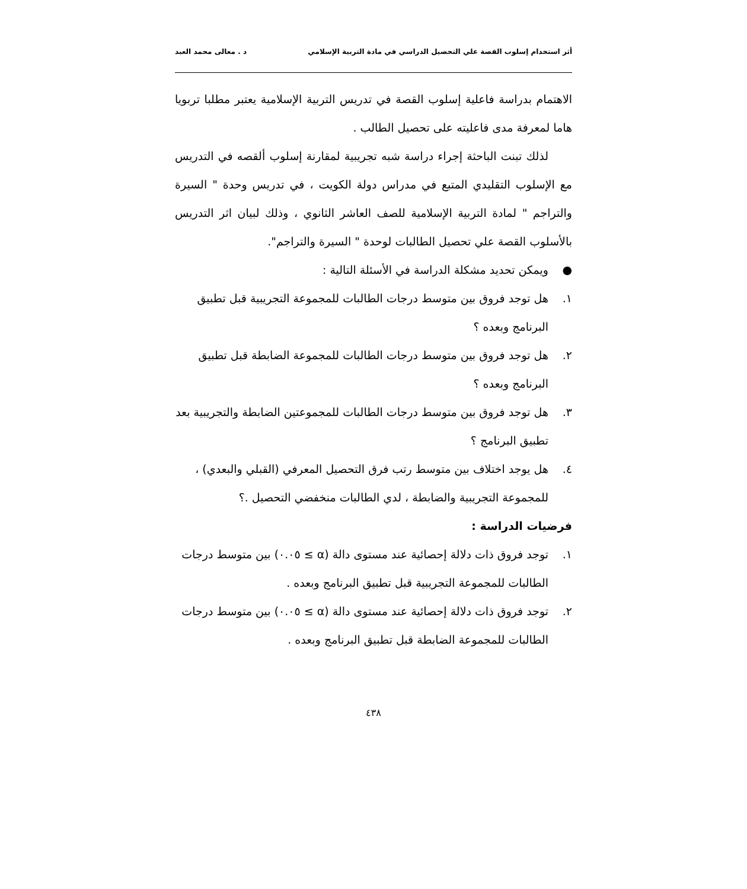أثر استخدام إسلوب القصة علي التحصيل الدراسي في مادة التربية الإسلامي د . معالى محمد العبد
الاهتمام بدراسة فاعلية إسلوب القصة في تدريس التربية الإسلامية يعتبر مطلبا تربويا هاما لمعرفة مدى فاعليته على تحصيل الطالب .
لذلك تبنت الباحثة إجراء دراسة شبه تجريبية لمقارنة إسلوب ألقصه في التدريس مع الإسلوب التقليدي المتبع في مدراس دولة الكويت ، في تدريس وحدة " السيرة والتراجم " لمادة التربية الإسلامية للصف العاشر الثانوي ، وذلك لبيان اثر التدريس بالأسلوب القصة علي تحصيل الطالبات لوحدة " السيرة والتراجم".
● ويمكن تحديد مشكلة الدراسة في الأسئلة التالية :
١. هل توجد فروق بين متوسط درجات الطالبات للمجموعة التجريبية قبل تطبيق البرنامج وبعده ؟
٢. هل توجد فروق بين متوسط درجات الطالبات للمجموعة الضابطة قبل تطبيق البرنامج وبعده ؟
٣. هل توجد فروق بين متوسط درجات الطالبات للمجموعتين الضابطة والتجريبية بعد تطبيق البرنامج ؟
٤. هل يوجد اختلاف بين متوسط رتب فرق التحصيل المعرفي (القبلي والبعدي) ، للمجموعة التجريبية والضابطة ، لدي الطالبات منخفضي التحصيل .؟
فرضيات الدراسة :
١. توجد فروق ذات دلالة إحصائية عند مستوى دالة (α ≥ ٠.٠٥) بين متوسط درجات الطالبات للمجموعة التجريبية قبل تطبيق البرنامج وبعده .
٢. توجد فروق ذات دلالة إحصائية عند مستوى دالة (α ≥ ٠.٠٥) بين متوسط درجات الطالبات للمجموعة الضابطة قبل تطبيق البرنامج وبعده .
٤٣٨